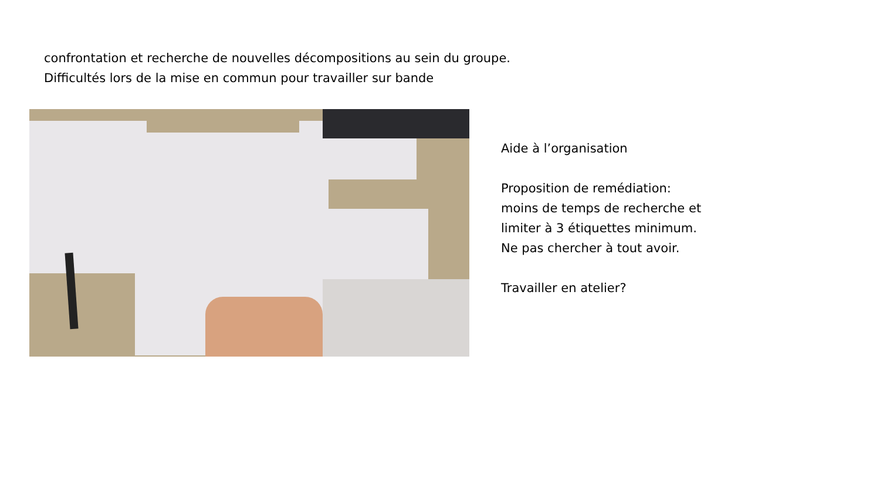confrontation et recherche de nouvelles décompositions au sein du groupe.
Difficultés lors de la mise en commun pour travailler sur bande
Aide à l’organisation
Proposition de remédiation:
moins de temps de recherche et
limiter à 3 étiquettes minimum.
Ne pas chercher à tout avoir.
Travailler en atelier?